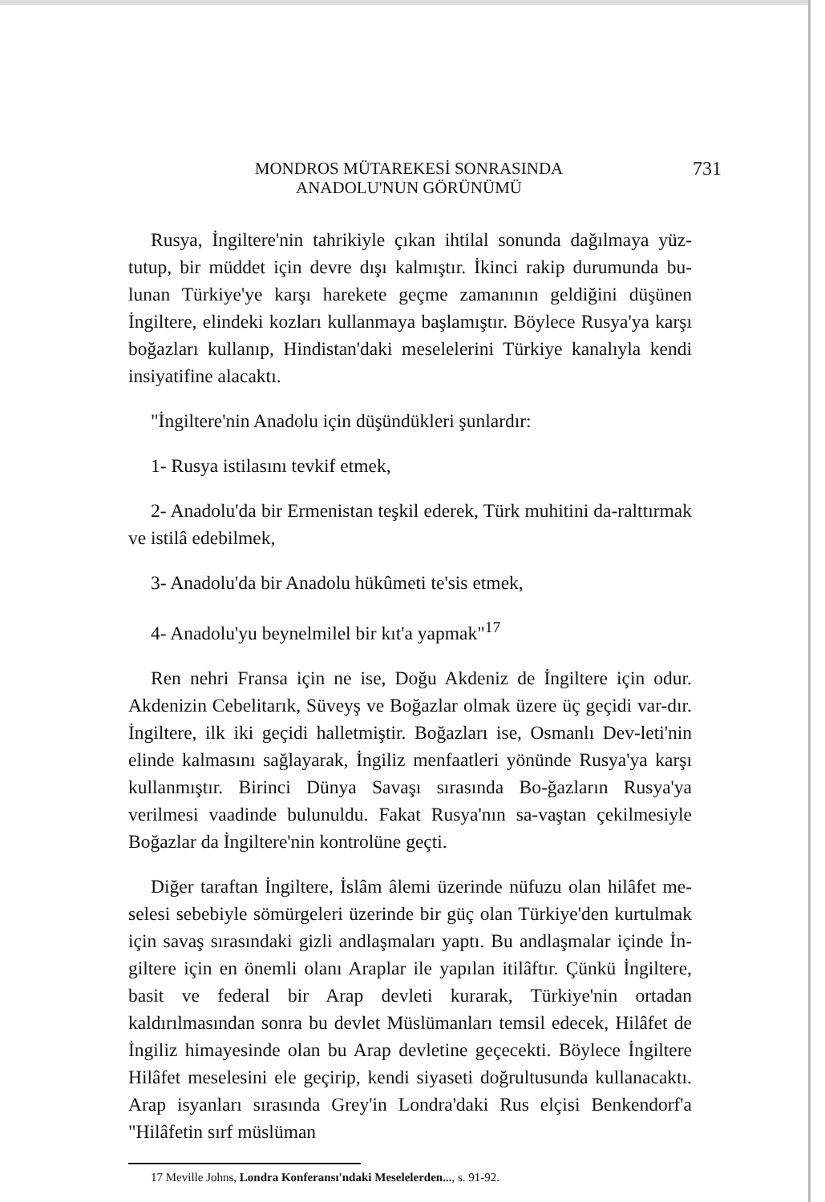MONDROS MÜTAREKESİ SONRASINDA
ANADOLU'NUN GÖRÜNÜMÜ
731
Rusya, İngiltere'nin tahrikiyle çıkan ihtilal sonunda dağılmaya yüz-tutup, bir müddet için devre dışı kalmıştır. İkinci rakip durumunda bu-lunan Türkiye'ye karşı harekete geçme zamanının geldiğini düşünen İngiltere, elindeki kozları kullanmaya başlamıştır. Böylece Rusya'ya karşı boğazları kullanıp, Hindistan'daki meselelerini Türkiye kanalıyla kendi insiyatifine alacaktı.
"İngiltere'nin Anadolu için düşündükleri şunlardır:
1- Rusya istilasını tevkif etmek,
2- Anadolu'da bir Ermenistan teşkil ederek, Türk muhitini da-ralttırmak ve istilâ edebilmek,
3- Anadolu'da bir Anadolu hükûmeti te'sis etmek,
4- Anadolu'yu beynelmilel bir kıt'a yapmak"<sup>17</sup>
Ren nehri Fransa için ne ise, Doğu Akdeniz de İngiltere için odur. Akdenizin Cebelitarık, Süveyş ve Boğazlar olmak üzere üç geçidi var-dır. İngiltere, ilk iki geçidi halletmiştir. Boğazları ise, Osmanlı Dev-leti'nin elinde kalmasını sağlayarak, İngiliz menfaatleri yönünde Rusya'ya karşı kullanmıştır. Birinci Dünya Savaşı sırasında Bo-ğazların Rusya'ya verilmesi vaadinde bulunuldu. Fakat Rusya'nın sa-vaştan çekilmesiyle Boğazlar da İngiltere'nin kontrolüne geçti.
Diğer taraftan İngiltere, İslâm âlemi üzerinde nüfuzu olan hilâfet me-selesi sebebiyle sömürgeleri üzerinde bir güç olan Türkiye'den kurtulmak için savaş sırasındaki gizli andlaşmaları yaptı. Bu andlaşmalar içinde İn-giltere için en önemli olanı Araplar ile yapılan itilâftır. Çünkü İngiltere, basit ve federal bir Arap devleti kurarak, Türkiye'nin ortadan kaldırılmasından sonra bu devlet Müslümanları temsil edecek, Hilâfet de İngiliz himayesinde olan bu Arap devletine geçecekti. Böylece İngiltere Hilâfet meselesini ele geçirip, kendi siyaseti doğrultusunda kullanacaktı. Arap isyanları sırasında Grey'in Londra'daki Rus elçisi Benkendorf'a "Hilâfetin sırf müslüman
17 Meville Johns, Londra Konferansı'ndaki Meselelerden..., s. 91-92.